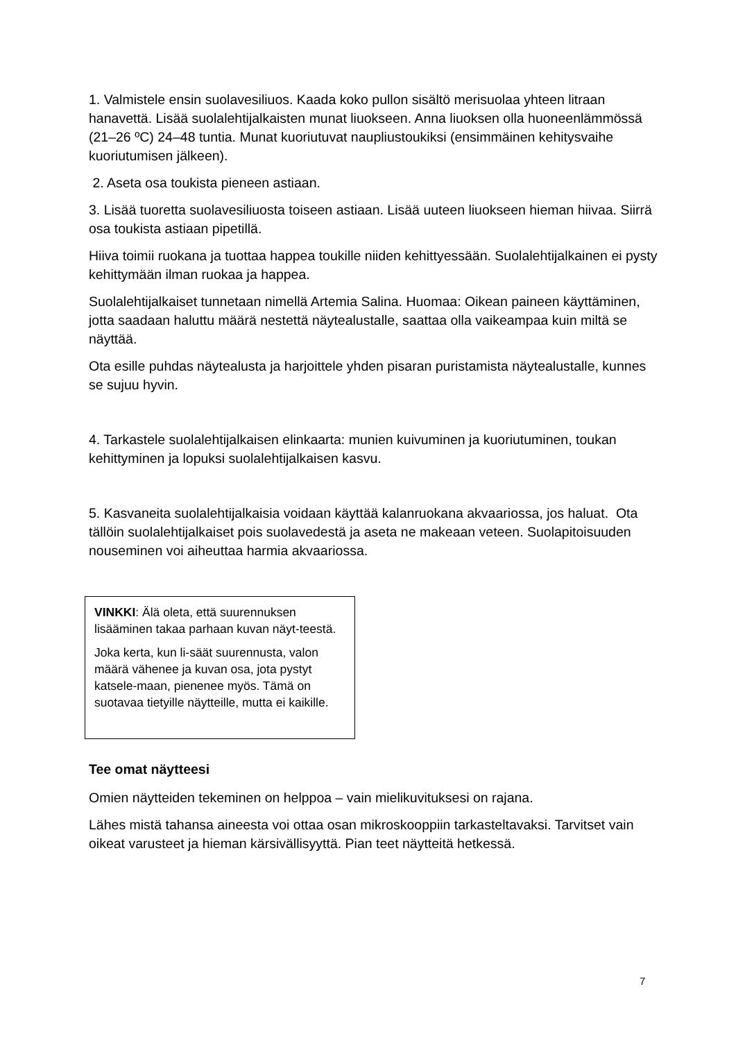1. Valmistele ensin suolavesiliuos. Kaada koko pullon sisältö merisuolaa yhteen litraan hanavettä. Lisää suolalehtijalkaisten munat liuokseen. Anna liuoksen olla huoneenlämmössä (21–26 ºC) 24–48 tuntia. Munat kuoriutuvat naupliustoukiksi (ensimmäinen kehitysvaihe kuoriutumisen jälkeen).
2. Aseta osa toukista pieneen astiaan.
3. Lisää tuoretta suolavesiliuosta toiseen astiaan. Lisää uuteen liuokseen hieman hiivaa. Siirrä osa toukista astiaan pipetillä.
Hiiva toimii ruokana ja tuottaa happea toukille niiden kehittyessään. Suolalehtijalkainen ei pysty kehittymään ilman ruokaa ja happea.
Suolalehtijalkaiset tunnetaan nimellä Artemia Salina. Huomaa: Oikean paineen käyttäminen, jotta saadaan haluttu määrä nestettä näytealustalle, saattaa olla vaikeampaa kuin miltä se näyttää.
Ota esille puhdas näytealusta ja harjoittele yhden pisaran puristamista näytealustalle, kunnes se sujuu hyvin.
4. Tarkastele suolalehtijalkaisen elinkaarta: munien kuivuminen ja kuoriutuminen, toukan kehittyminen ja lopuksi suolalehtijalkaisen kasvu.
5. Kasvaneita suolalehtijalkaisia voidaan käyttää kalanruokana akvaariossa, jos haluat. Ota tällöin suolalehtijalkaiset pois suolavedestä ja aseta ne makeaan veteen. Suolapitoisuuden nouseminen voi aiheuttaa harmia akvaariossa.
VINKKI: Älä oleta, että suurennuksen lisääminen takaa parhaan kuvan näyt-teestä.
Joka kerta, kun li-säät suurennusta, valon määrä vähenee ja kuvan osa, jota pystyt katsele-maan, pienenee myös. Tämä on suotavaa tietyille näytteille, mutta ei kaikille.
Tee omat näytteesi
Omien näytteiden tekeminen on helppoa – vain mielikuvituksesi on rajana.
Lähes mistä tahansa aineesta voi ottaa osan mikroskooppiin tarkasteltavaksi. Tarvitset vain oikeat varusteet ja hieman kärsivällisyyttä. Pian teet näytteitä hetkessä.
7